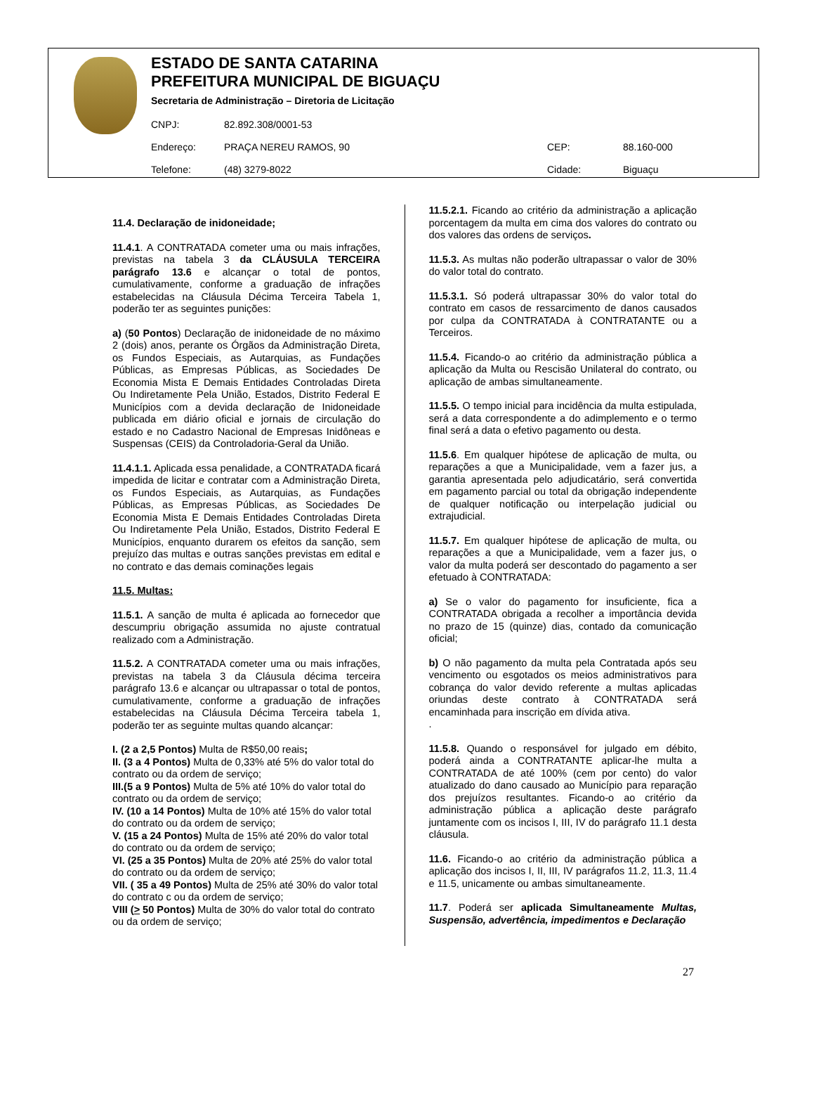ESTADO DE SANTA CATARINA
PREFEITURA MUNICIPAL DE BIGUAÇU
Secretaria de Administração – Diretoria de Licitação
| CNPJ: | 82.892.308/0001-53 | | |
| Endereço: | PRAÇA NEREU RAMOS, 90 | CEP: | 88.160-000 |
| Telefone: | (48) 3279-8022 | Cidade: | Biguaçu |
11.4. Declaração de inidoneidade;
11.4.1. A CONTRATADA cometer uma ou mais infrações, previstas na tabela 3 da CLÁUSULA TERCEIRA parágrafo 13.6 e alcançar o total de pontos, cumulativamente, conforme a graduação de infrações estabelecidas na Cláusula Décima Terceira Tabela 1, poderão ter as seguintes punições:
a) (50 Pontos) Declaração de inidoneidade de no máximo 2 (dois) anos, perante os Órgãos da Administração Direta, os Fundos Especiais, as Autarquias, as Fundações Públicas, as Empresas Públicas, as Sociedades De Economia Mista E Demais Entidades Controladas Direta Ou Indiretamente Pela União, Estados, Distrito Federal E Municípios com a devida declaração de Inidoneidade publicada em diário oficial e jornais de circulação do estado e no Cadastro Nacional de Empresas Inidôneas e Suspensas (CEIS) da Controladoria-Geral da União.
11.4.1.1. Aplicada essa penalidade, a CONTRATADA ficará impedida de licitar e contratar com a Administração Direta, os Fundos Especiais, as Autarquias, as Fundações Públicas, as Empresas Públicas, as Sociedades De Economia Mista E Demais Entidades Controladas Direta Ou Indiretamente Pela União, Estados, Distrito Federal E Municípios, enquanto durarem os efeitos da sanção, sem prejuízo das multas e outras sanções previstas em edital e no contrato e das demais cominações legais
11.5. Multas:
11.5.1. A sanção de multa é aplicada ao fornecedor que descumpriu obrigação assumida no ajuste contratual realizado com a Administração.
11.5.2. A CONTRATADA cometer uma ou mais infrações, previstas na tabela 3 da Cláusula décima terceira parágrafo 13.6 e alcançar ou ultrapassar o total de pontos, cumulativamente, conforme a graduação de infrações estabelecidas na Cláusula Décima Terceira tabela 1, poderão ter as seguinte multas quando alcançar:
I. (2 a 2,5 Pontos) Multa de R$50,00 reais;
II. (3 a 4 Pontos) Multa de 0,33% até 5% do valor total do contrato ou da ordem de serviço;
III.(5 a 9 Pontos) Multa de 5% até 10% do valor total do contrato ou da ordem de serviço;
IV. (10 a 14 Pontos) Multa de 10% até 15% do valor total do contrato ou da ordem de serviço;
V. (15 a 24 Pontos) Multa de 15% até 20% do valor total do contrato ou da ordem de serviço;
VI. (25 a 35 Pontos) Multa de 20% até 25% do valor total do contrato ou da ordem de serviço;
VII. ( 35 a 49 Pontos) Multa de 25% até 30% do valor total do contrato c ou da ordem de serviço;
VIII (> 50 Pontos) Multa de 30% do valor total do contrato ou da ordem de serviço;
11.5.2.1. Ficando ao critério da administração a aplicação porcentagem da multa em cima dos valores do contrato ou dos valores das ordens de serviços.
11.5.3. As multas não poderão ultrapassar o valor de 30% do valor total do contrato.
11.5.3.1. Só poderá ultrapassar 30% do valor total do contrato em casos de ressarcimento de danos causados por culpa da CONTRATADA à CONTRATANTE ou a Terceiros.
11.5.4. Ficando-o ao critério da administração pública a aplicação da Multa ou Rescisão Unilateral do contrato, ou aplicação de ambas simultaneamente.
11.5.5. O tempo inicial para incidência da multa estipulada, será a data correspondente a do adimplemento e o termo final será a data o efetivo pagamento ou desta.
11.5.6. Em qualquer hipótese de aplicação de multa, ou reparações a que a Municipalidade, vem a fazer jus, a garantia apresentada pelo adjudicatário, será convertida em pagamento parcial ou total da obrigação independente de qualquer notificação ou interpelação judicial ou extrajudicial.
11.5.7. Em qualquer hipótese de aplicação de multa, ou reparações a que a Municipalidade, vem a fazer jus, o valor da multa poderá ser descontado do pagamento a ser efetuado à CONTRATADA:
a) Se o valor do pagamento for insuficiente, fica a CONTRATADA obrigada a recolher a importância devida no prazo de 15 (quinze) dias, contado da comunicação oficial;
b) O não pagamento da multa pela Contratada após seu vencimento ou esgotados os meios administrativos para cobrança do valor devido referente a multas aplicadas oriundas deste contrato à CONTRATADA será encaminhada para inscrição em dívida ativa.
.
11.5.8. Quando o responsável for julgado em débito, poderá ainda a CONTRATANTE aplicar-lhe multa a CONTRATADA de até 100% (cem por cento) do valor atualizado do dano causado ao Município para reparação dos prejuízos resultantes. Ficando-o ao critério da administração pública a aplicação deste parágrafo juntamente com os incisos I, III, IV do parágrafo 11.1 desta cláusula.
11.6. Ficando-o ao critério da administração pública a aplicação dos incisos I, II, III, IV parágrafos 11.2, 11.3, 11.4 e 11.5, unicamente ou ambas simultaneamente.
11.7. Poderá ser aplicada Simultaneamente Multas, Suspensão, advertência, impedimentos e Declaração
27